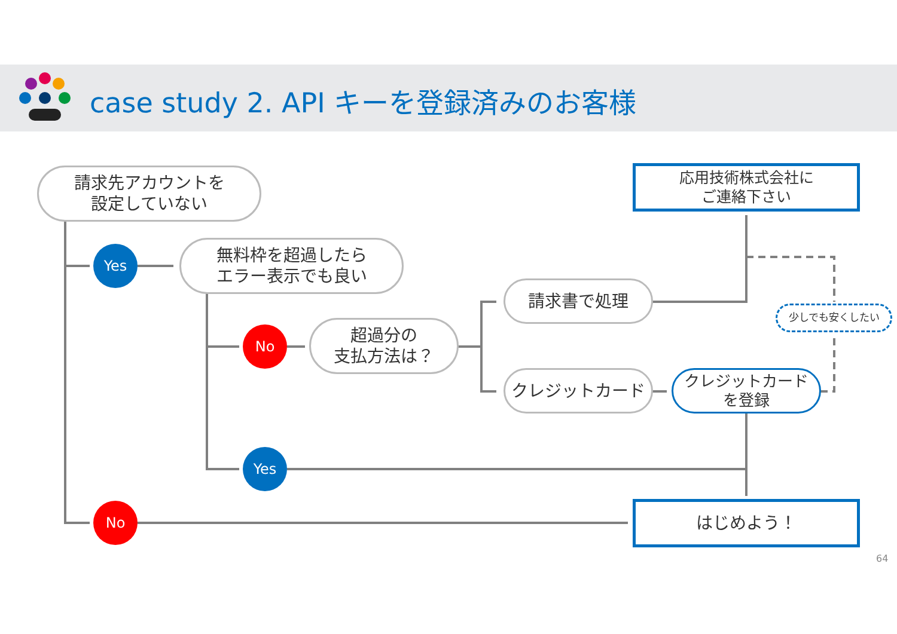case study 2. API キーを登録済みのお客様
請求先アカウントを
設定していない
応用技術株式会社に
ご連絡下さい
Yes
無料枠を超過したら
エラー表示でも良い
請求書で処理
少しでも安くしたい
No
超過分の
支払方法は？
クレジットカード
クレジットカード
を登録
Yes
No はじめよう！
64